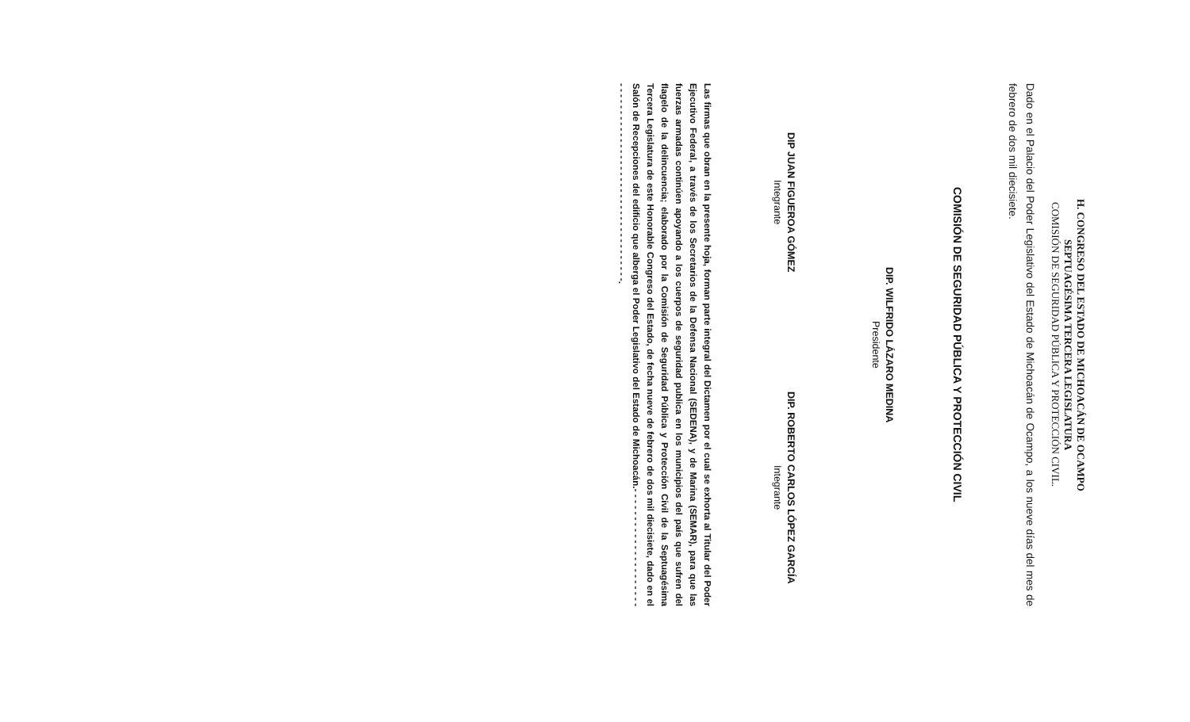H. CONGRESO DEL ESTADO DE MICHOACÁN DE OCAMPO
SEPTUAGÉSIMA TERCERA LEGISLATURA
COMISIÓN DE SEGURIDAD PÚBLICA Y PROTECCIÓN CIVIL.
Dado en el Palacio del Poder Legislativo del Estado de Michoacán de Ocampo, a los nueve días del mes de febrero de dos mil diecisiete.
COMISIÓN DE SEGURIDAD PÚBLICA Y PROTECCIÓN CIVIL
DIP. WILFRIDO LÁZARO MEDINA
Presidente
DIP JUAN FIGUEROA GÓMEZ
Integrante
DIP. ROBERTO CARLOS LÓPEZ GARCÍA
Integrante
Las firmas que obran en la presente hoja, forman parte integral del Dictamen por el cual se exhorta al Titular del Poder Ejecutivo Federal, a través de los Secretarios de la Defensa Nacional (SEDENA), y de Marina (SEMAR), para que las fuerzas armadas continúen apoyando a los cuerpos de seguridad publica en los municipios del país que sufren del flagelo de la delincuencia; elaborado por la Comisión de Seguridad Pública y Protección Civil de la Septuagésima Tercera Legislatura de este Honorable Congreso del Estado, de fecha nueve de febrero de dos mil diecisiete, dado en el Salón de Recepciones del edificio que alberga el Poder Legislativo del Estado de Michoacán.- - - - - - - - - - - - - - - - - - - - - - - - - - - - - - - - - - - - - - - - - - - - - - - - - - - - - - - - -.